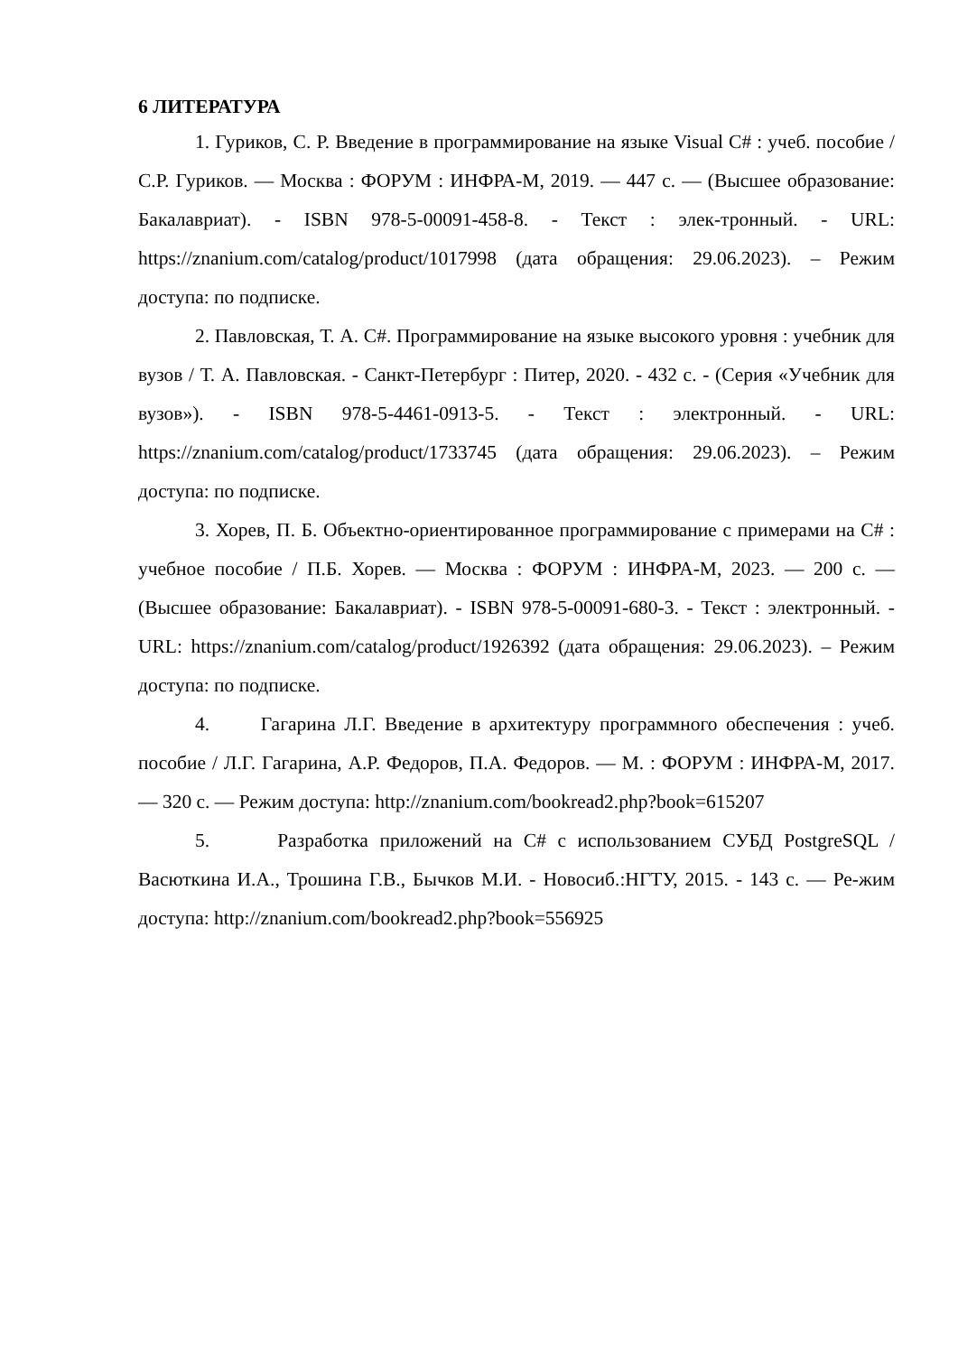6 ЛИТЕРАТУРА
1. Гуриков, С. Р. Введение в программирование на языке Visual C# : учеб. пособие / С.Р. Гуриков. — Москва : ФОРУМ : ИНФРА-М, 2019. — 447 с. — (Высшее образование: Бакалавриат). - ISBN 978-5-00091-458-8. - Текст : элек-тронный. - URL: https://znanium.com/catalog/product/1017998 (дата обращения: 29.06.2023). – Режим доступа: по подписке.
2. Павловская, Т. А. C#. Программирование на языке высокого уровня : учебник для вузов / Т. А. Павловская. - Санкт-Петербург : Питер, 2020. - 432 с. - (Серия «Учебник для вузов»). - ISBN 978-5-4461-0913-5. - Текст : электронный. - URL: https://znanium.com/catalog/product/1733745 (дата обращения: 29.06.2023). – Режим доступа: по подписке.
3. Хорев, П. Б. Объектно-ориентированное программирование с примерами на С# : учебное пособие / П.Б. Хорев. — Москва : ФОРУМ : ИНФРА-М, 2023. — 200 с. — (Высшее образование: Бакалавриат). - ISBN 978-5-00091-680-3. - Текст : электронный. - URL: https://znanium.com/catalog/product/1926392 (дата обращения: 29.06.2023). – Режим доступа: по подписке.
4. Гагарина Л.Г. Введение в архитектуру программного обеспечения : учеб. пособие / Л.Г. Гагарина, А.Р. Федоров, П.А. Федоров. — М. : ФОРУМ : ИНФРА-М, 2017. — 320 с. — Режим доступа: http://znanium.com/bookread2.php?book=615207
5. Разработка приложений на C# с использованием СУБД PostgreSQL / Васюткина И.А., Трошина Г.В., Бычков М.И. - Новосиб.:НГТУ, 2015. - 143 с. — Ре-жим доступа: http://znanium.com/bookread2.php?book=556925